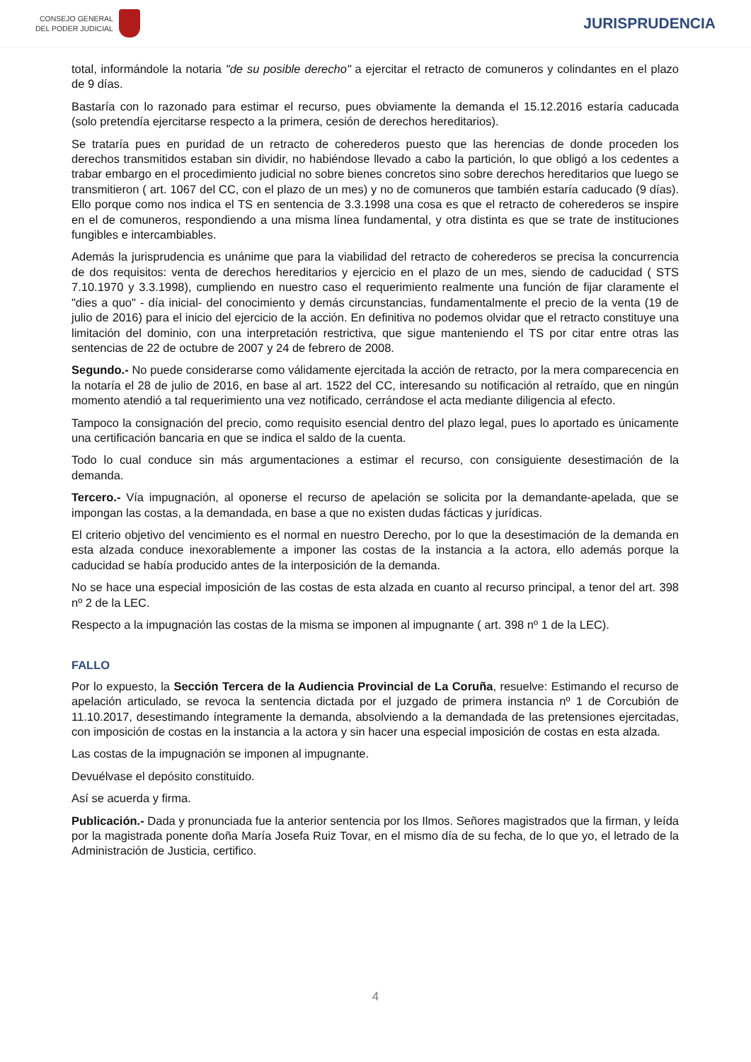CONSEJO GENERAL
DEL PODER JUDICIAL
JURISPRUDENCIA
total, informándole la notaria "de su posible derecho" a ejercitar el retracto de comuneros y colindantes en el plazo de 9 días.
Bastaría con lo razonado para estimar el recurso, pues obviamente la demanda el 15.12.2016 estaría caducada (solo pretendía ejercitarse respecto a la primera, cesión de derechos hereditarios).
Se trataría pues en puridad de un retracto de coherederos puesto que las herencias de donde proceden los derechos transmitidos estaban sin dividir, no habiéndose llevado a cabo la partición, lo que obligó a los cedentes a trabar embargo en el procedimiento judicial no sobre bienes concretos sino sobre derechos hereditarios que luego se transmitieron ( art. 1067 del CC, con el plazo de un mes) y no de comuneros que también estaría caducado (9 días). Ello porque como nos indica el TS en sentencia de 3.3.1998 una cosa es que el retracto de coherederos se inspire en el de comuneros, respondiendo a una misma línea fundamental, y otra distinta es que se trate de instituciones fungibles e intercambiables.
Además la jurisprudencia es unánime que para la viabilidad del retracto de coherederos se precisa la concurrencia de dos requisitos: venta de derechos hereditarios y ejercicio en el plazo de un mes, siendo de caducidad ( STS 7.10.1970 y 3.3.1998), cumpliendo en nuestro caso el requerimiento realmente una función de fijar claramente el "dies a quo" - día inicial- del conocimiento y demás circunstancias, fundamentalmente el precio de la venta (19 de julio de 2016) para el inicio del ejercicio de la acción. En definitiva no podemos olvidar que el retracto constituye una limitación del dominio, con una interpretación restrictiva, que sigue manteniendo el TS por citar entre otras las sentencias de 22 de octubre de 2007 y 24 de febrero de 2008.
Segundo.- No puede considerarse como válidamente ejercitada la acción de retracto, por la mera comparecencia en la notaría el 28 de julio de 2016, en base al art. 1522 del CC, interesando su notificación al retraído, que en ningún momento atendió a tal requerimiento una vez notificado, cerrándose el acta mediante diligencia al efecto.
Tampoco la consignación del precio, como requisito esencial dentro del plazo legal, pues lo aportado es únicamente una certificación bancaria en que se indica el saldo de la cuenta.
Todo lo cual conduce sin más argumentaciones a estimar el recurso, con consiguiente desestimación de la demanda.
Tercero.- Vía impugnación, al oponerse el recurso de apelación se solicita por la demandante-apelada, que se impongan las costas, a la demandada, en base a que no existen dudas fácticas y jurídicas.
El criterio objetivo del vencimiento es el normal en nuestro Derecho, por lo que la desestimación de la demanda en esta alzada conduce inexorablemente a imponer las costas de la instancia a la actora, ello además porque la caducidad se había producido antes de la interposición de la demanda.
No se hace una especial imposición de las costas de esta alzada en cuanto al recurso principal, a tenor del art. 398 nº 2 de la LEC.
Respecto a la impugnación las costas de la misma se imponen al impugnante ( art. 398 nº 1 de la LEC).
FALLO
Por lo expuesto, la Sección Tercera de la Audiencia Provincial de La Coruña, resuelve: Estimando el recurso de apelación articulado, se revoca la sentencia dictada por el juzgado de primera instancia nº 1 de Corcubión de 11.10.2017, desestimando íntegramente la demanda, absolviendo a la demandada de las pretensiones ejercitadas, con imposición de costas en la instancia a la actora y sin hacer una especial imposición de costas en esta alzada.
Las costas de la impugnación se imponen al impugnante.
Devuélvase el depósito constituido.
Así se acuerda y firma.
Publicación.- Dada y pronunciada fue la anterior sentencia por los Ilmos. Señores magistrados que la firman, y leída por la magistrada ponente doña María Josefa Ruiz Tovar, en el mismo día de su fecha, de lo que yo, el letrado de la Administración de Justicia, certifico.
4